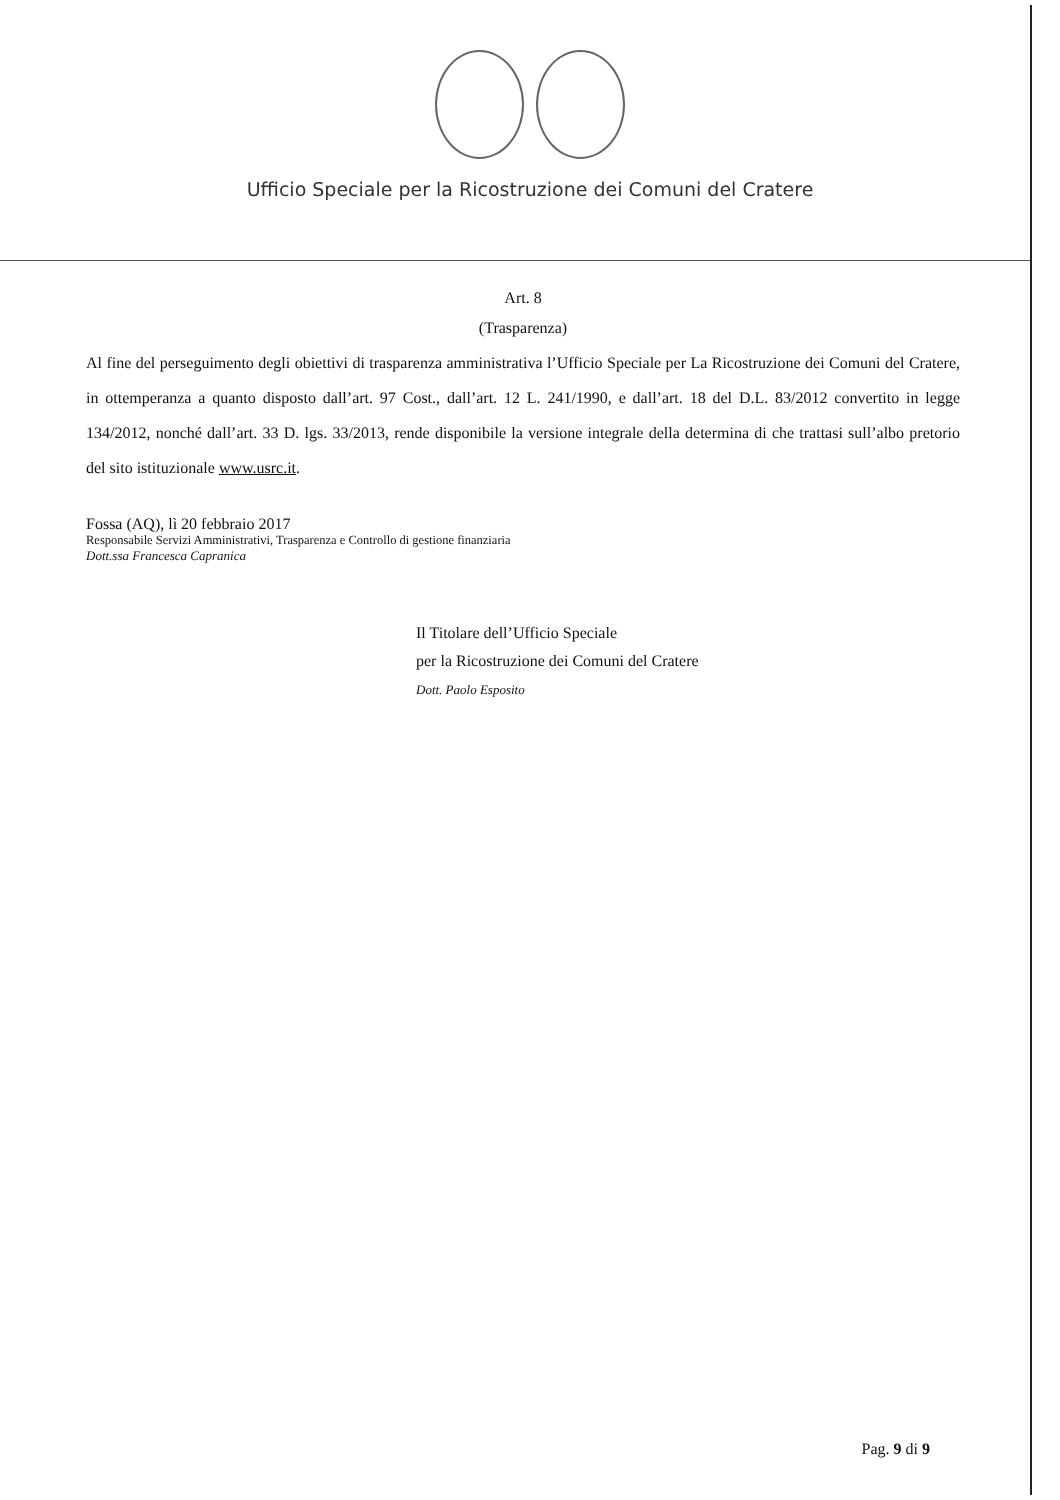Ufficio Speciale per la Ricostruzione dei Comuni del Cratere
Art. 8
(Trasparenza)
Al fine del perseguimento degli obiettivi di trasparenza amministrativa l’Ufficio Speciale per La Ricostruzione dei Comuni del Cratere, in ottemperanza a quanto disposto dall’art. 97 Cost., dall’art. 12 L. 241/1990, e dall’art. 18 del D.L. 83/2012 convertito in legge 134/2012, nonché dall’art. 33 D. lgs. 33/2013, rende disponibile la versione integrale della determina di che trattasi sull’albo pretorio del sito istituzionale www.usrc.it.
Fossa (AQ), lì 20 febbraio 2017
Responsabile Servizi Amministrativi, Trasparenza e Controllo di gestione finanziaria
Dott.ssa Francesca Capranica
Il Titolare dell’Ufficio Speciale
per la Ricostruzione dei Comuni del Cratere
Dott. Paolo Esposito
Pag. 9 di 9